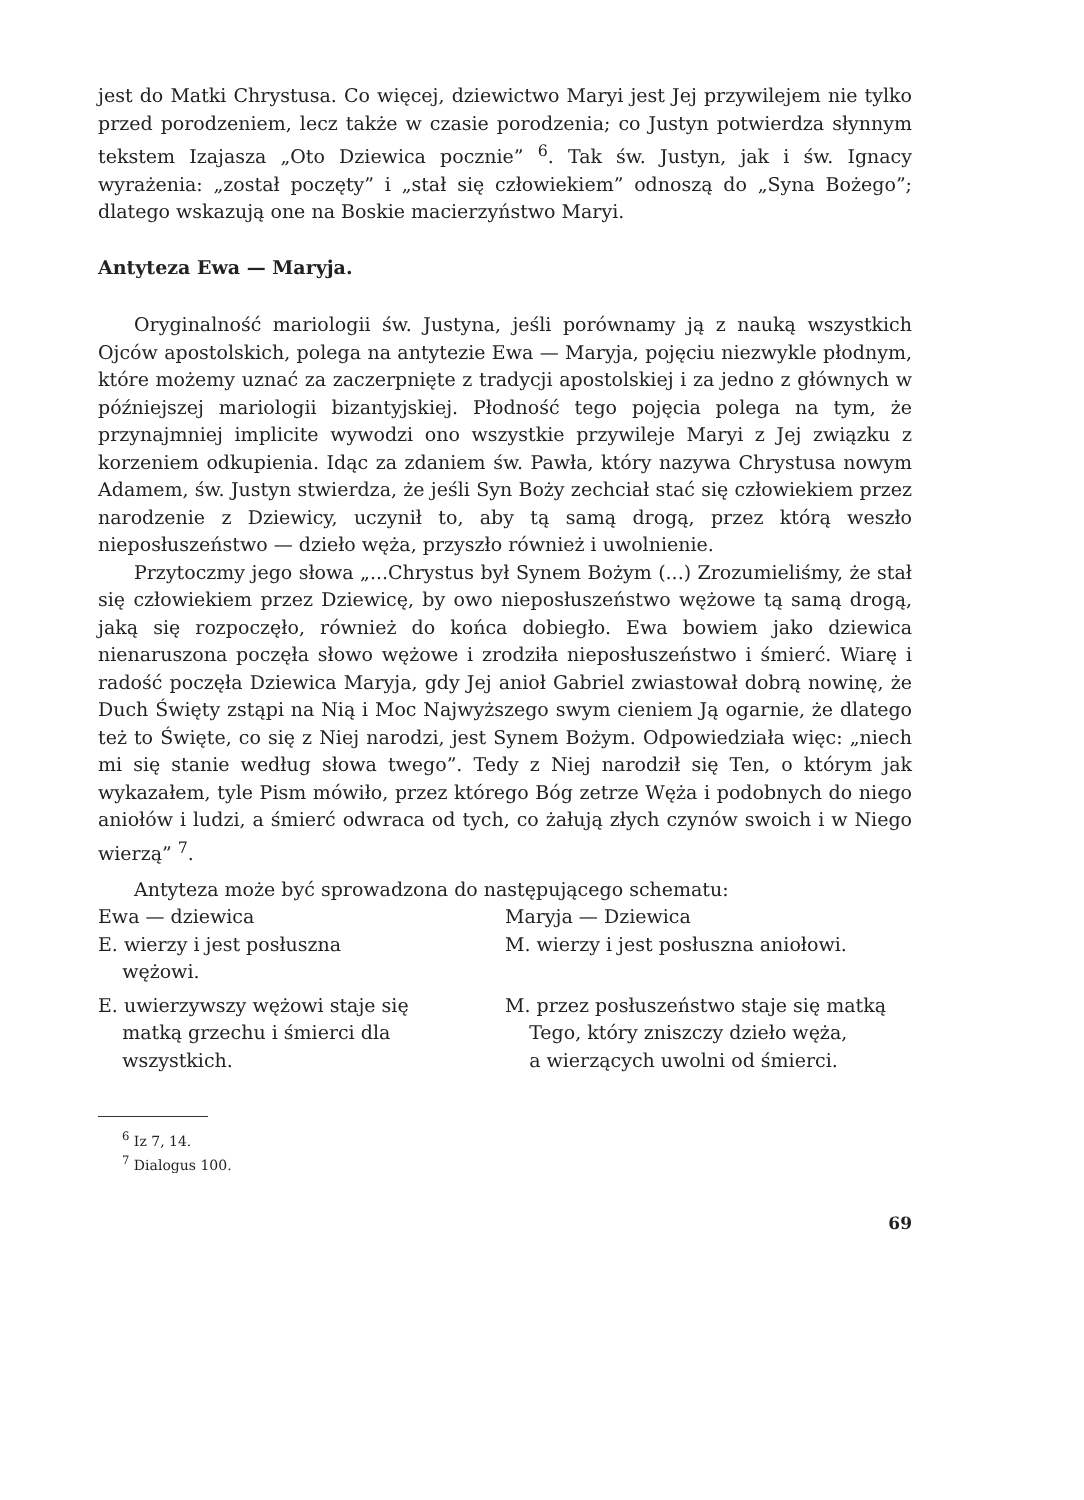jest do Matki Chrystusa. Co więcej, dziewictwo Maryi jest Jej przywilejem nie tylko przed porodzeniem, lecz także w czasie porodzenia; co Justyn potwierdza słynnym tekstem Izajasza „Oto Dziewica pocznie” <sup>6</sup>. Tak św. Justyn, jak i św. Ignacy wyrażenia: „został poczęty” i „stał się człowiekiem” odnoszą do „Syna Bożego”; dlatego wskazują one na Boskie macierzyństwo Maryi.
Antyteza Ewa — Maryja.
Oryginalność mariologii św. Justyna, jeśli porównamy ją z nauką wszystkich Ojców apostolskich, polega na antytezie Ewa — Maryja, pojęciu niezwykle płodnym, które możemy uznać za zaczerpnięte z tradycji apostolskiej i za jedno z głównych w późniejszej mariologii bizantyjskiej. Płodność tego pojęcia polega na tym, że przynajmniej implicite wywodzi ono wszystkie przywileje Maryi z Jej związku z korzeniem odkupienia. Idąc za zdaniem św. Pawła, który nazywa Chrystusa nowym Adamem, św. Justyn stwierdza, że jeśli Syn Boży zechciał stać się człowiekiem przez narodzenie z Dziewicy, uczynił to, aby tą samą drogą, przez którą weszło nieposłuszeństwo — dzieło węża, przyszło również i uwolnienie.
Przytoczmy jego słowa „...Chrystus był Synem Bożym (...) Zrozumieliśmy, że stał się człowiekiem przez Dziewicę, by owo nieposłuszeństwo wężowe tą samą drogą, jaką się rozpoczęło, również do końca dobiegło. Ewa bowiem jako dziewica nienaruszona poczęła słowo wężowe i zrodziła nieposłuszeństwo i śmierć. Wiarę i radość poczęła Dziewica Maryja, gdy Jej anioł Gabriel zwiastował dobrą nowinę, że Duch Święty zstąpi na Nią i Moc Najwyższego swym cieniem Ją ogarnie, że dlatego też to Święte, co się z Niej narodzi, jest Synem Bożym. Odpowiedziała więc: „niech mi się stanie według słowa twego”. Tedy z Niej narodził się Ten, o którym jak wykazałem, tyle Pism mówiło, przez którego Bóg zetrze Węża i podobnych do niego aniołów i ludzi, a śmierć odwraca od tych, co żałują złych czynów swoich i w Niego wierzą” <sup>7</sup>.
Antyteza może być sprowadzona do następującego schematu:
| Ewa — dziewica | Maryja — Dziewica |
| E. wierzy i jest posłuszna wężowi. | M. wierzy i jest posłuszna aniołowi. |
| E. uwierzywszy wężowi staje się matką grzechu i śmierci dla wszystkich. | M. przez posłuszeństwo staje się matką Tego, który zniszczy dzieło węża, a wierzących uwolni od śmierci. |
<sup>6</sup> Iz 7, 14.
<sup>7</sup> Dialogus 100.
69